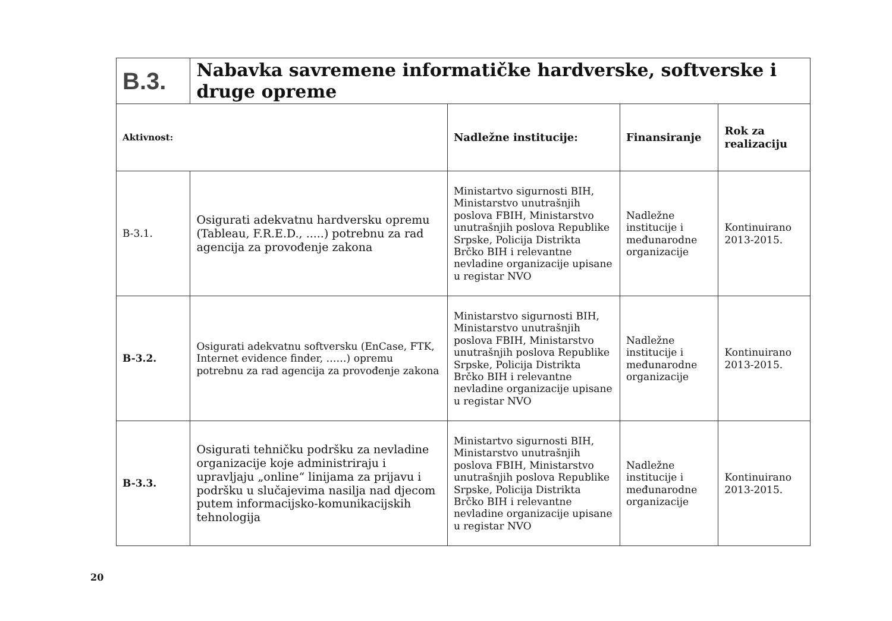| B.3. | Nabavka savremene informatičke hardverske, softverske i druge opreme | | | |
| Aktivnost: | | Nadležne institucije: | Finansiranje | Rok za realizaciju |
| B-3.1. | Osigurati adekvatnu hardversku opremu (Tableau, F.R.E.D., .....) potrebnu za rad agencija za provođenje zakona | Ministartvo sigurnosti BIH, Ministarstvo unutrašnjih poslova FBIH, Ministarstvo unutrašnjih poslova Republike Srpske, Policija Distrikta Brčko BIH i relevantne nevladine organizacije upisane u registar NVO | Nadležne institucije i međunarodne organizacije | Kontinuirano 2013-2015. |
| B-3.2. | Osigurati adekvatnu softversku (EnCase, FTK, Internet evidence finder, ……) opremu potrebnu za rad agencija za provođenje zakona | Ministarstvo sigurnosti BIH, Ministarstvo unutrašnjih poslova FBIH, Ministarstvo unutrašnjih poslova Republike Srpske, Policija Distrikta Brčko BIH i relevantne nevladine organizacije upisane u registar NVO | Nadležne institucije i međunarodne organizacije | Kontinuirano 2013-2015. |
| B-3.3. | Osigurati tehničku podršku za nevladine organizacije koje administriraju i upravljaju „online“ linijama za prijavu i podršku u slučajevima nasilja nad djecom putem informacijsko-komunikacijskih tehnologija | Ministartvo sigurnosti BIH, Ministarstvo unutrašnjih poslova FBIH, Ministarstvo unutrašnjih poslova Republike Srpske, Policija Distrikta Brčko BIH i relevantne nevladine organizacije upisane u registar NVO | Nadležne institucije i međunarodne organizacije | Kontinuirano 2013-2015. |
20